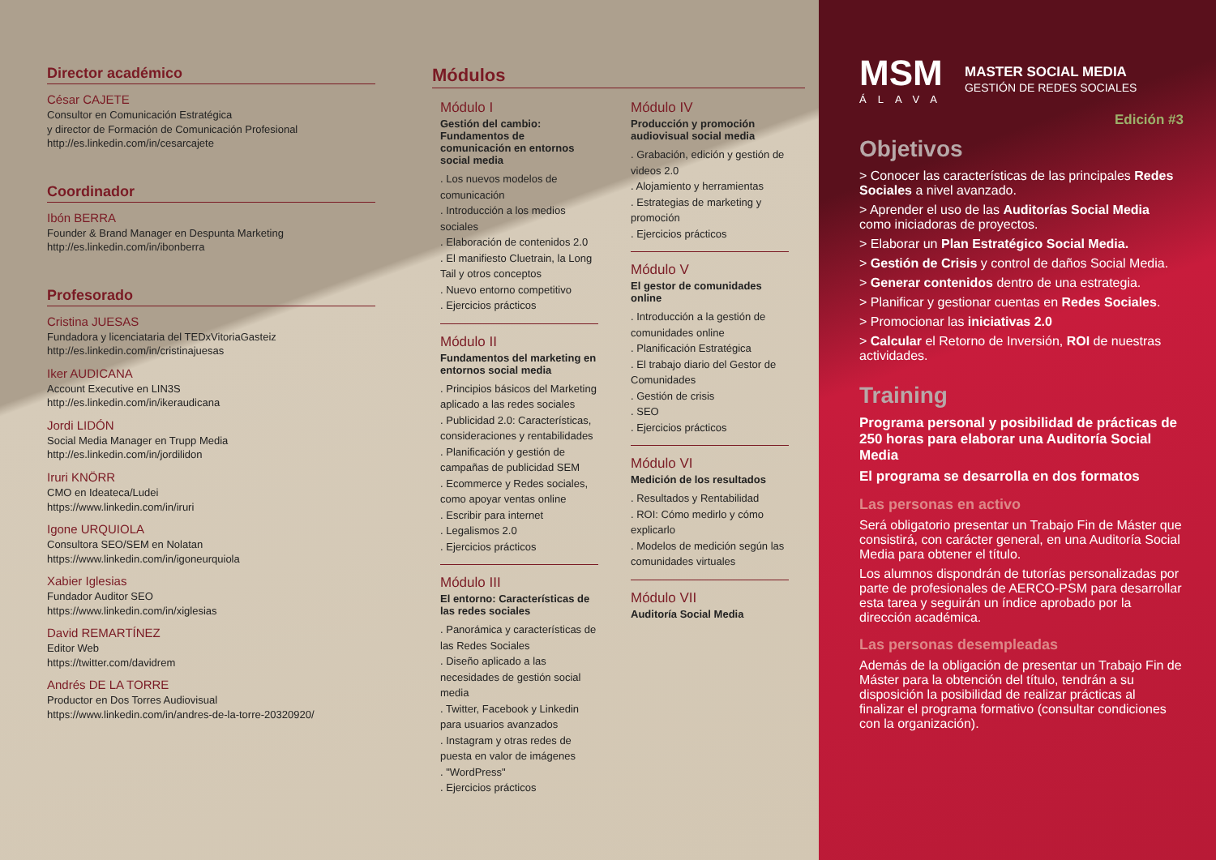Director académico
César CAJETE
Consultor en Comunicación Estratégica
y director de Formación de Comunicación Profesional
http://es.linkedin.com/in/cesarcajete
Coordinador
Ibón BERRA
Founder & Brand Manager en Despunta Marketing
http://es.linkedin.com/in/ibonberra
Profesorado
Cristina JUESAS
Fundadora y licenciataria del TEDxVitoriaGasteiz
http://es.linkedin.com/in/cristinajuesas
Iker AUDICANA
Account Executive en LIN3S
http://es.linkedin.com/in/ikeraudicana
Jordi LIDÓN
Social Media Manager en Trupp Media
http://es.linkedin.com/in/jordilidon
Iruri KNÖRR
CMO en Ideateca/Ludei
https://www.linkedin.com/in/iruri
Igone URQUIOLA
Consultora SEO/SEM en Nolatan
https://www.linkedin.com/in/igoneurquiola
Xabier Iglesias
Fundador Auditor SEO
https://www.linkedin.com/in/xiglesias
David REMARTÍNEZ
Editor Web
https://twitter.com/davidrem
Andrés DE LA TORRE
Productor en Dos Torres Audiovisual
https://www.linkedin.com/in/andres-de-la-torre-20320920/
Módulos
Módulo I
Gestión del cambio: Fundamentos de comunicación en entornos social media
. Los nuevos modelos de comunicación
. Introducción a los medios sociales
. Elaboración de contenidos 2.0
. El manifiesto Cluetrain, la Long Tail y otros conceptos
. Nuevo entorno competitivo
. Ejercicios prácticos
Módulo II
Fundamentos del marketing en entornos social media
. Principios básicos del Marketing aplicado a las redes sociales
. Publicidad 2.0: Características, consideraciones y rentabilidades
. Planificación y gestión de campañas de publicidad SEM
. Ecommerce y Redes sociales, como apoyar ventas online
. Escribir para internet
. Legalismos 2.0
. Ejercicios prácticos
Módulo III
El entorno: Características de las redes sociales
. Panorámica y características de las Redes Sociales
. Diseño aplicado a las necesidades de gestión social media
. Twitter, Facebook y Linkedin para usuarios avanzados
. Instagram y otras redes de puesta en valor de imágenes
. "WordPress"
. Ejercicios prácticos
Módulo IV
Producción y promoción audiovisual social media
. Grabación, edición y gestión de videos 2.0
. Alojamiento y herramientas
. Estrategias de marketing y promoción
. Ejercicios prácticos
Módulo V
El gestor de comunidades online
. Introducción a la gestión de comunidades online
. Planificación Estratégica
. El trabajo diario del Gestor de Comunidades
. Gestión de crisis
. SEO
. Ejercicios prácticos
Módulo VI
Medición de los resultados
. Resultados y Rentabilidad
. ROI: Cómo medirlo y cómo explicarlo
. Modelos de medición según las comunidades virtuales
Módulo VII
Auditoría Social Media
MSM
ÁLAVA
MASTER SOCIAL MEDIA
GESTIÓN DE REDES SOCIALES
Edición #3
Objetivos
> Conocer las características de las principales Redes Sociales a nivel avanzado.
> Aprender el uso de las Auditorías Social Media como iniciadoras de proyectos.
> Elaborar un Plan Estratégico Social Media.
> Gestión de Crisis y control de daños Social Media.
> Generar contenidos dentro de una estrategia.
> Planificar y gestionar cuentas en Redes Sociales.
> Promocionar las iniciativas 2.0
> Calcular el Retorno de Inversión, ROI de nuestras actividades.
Training
Programa personal y posibilidad de prácticas de 250 horas para elaborar una Auditoría Social Media
El programa se desarrolla en dos formatos
Las personas en activo
Será obligatorio presentar un Trabajo Fin de Máster que consistirá, con carácter general, en una Auditoría Social Media para obtener el título.
Los alumnos dispondrán de tutorías personalizadas por parte de profesionales de AERCO-PSM para desarrollar esta tarea y seguirán un índice aprobado por la dirección académica.
Las personas desempleadas
Además de la obligación de presentar un Trabajo Fin de Máster para la obtención del título, tendrán a su disposición la posibilidad de realizar prácticas al finalizar el programa formativo (consultar condiciones con la organización).